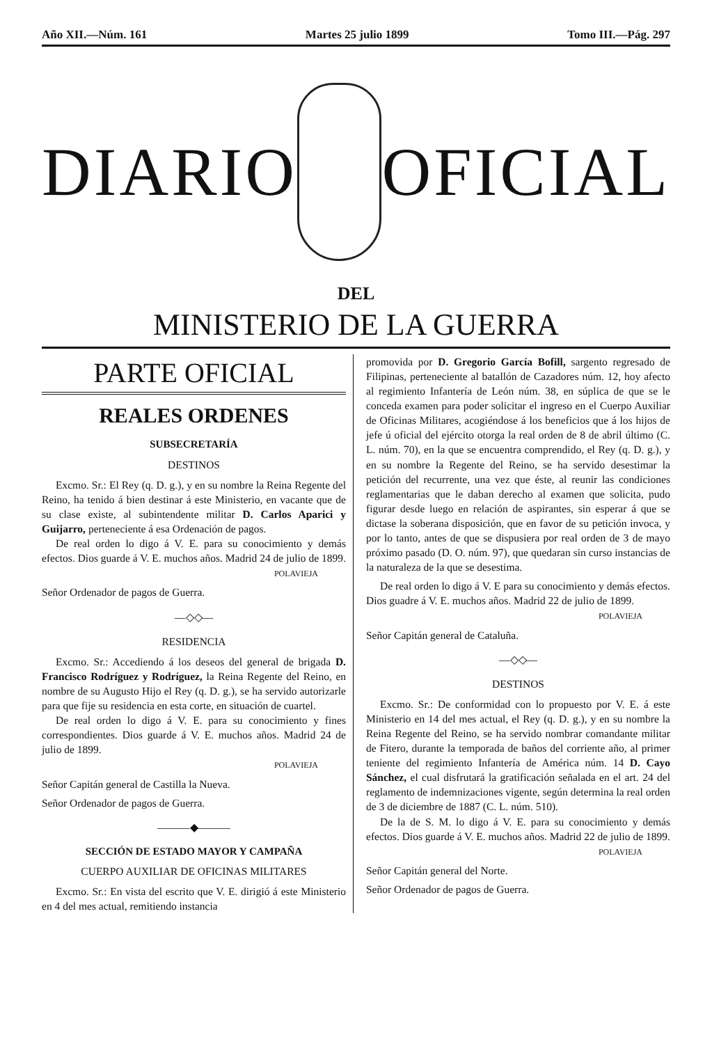Año XII.—Núm. 161 Martes 25 julio 1899 Tomo III.—Pág. 297
DIARIO OFICIAL
DEL
MINISTERIO DE LA GUERRA
PARTE OFICIAL
REALES ORDENES
SUBSECRETARÍA
DESTINOS
Excmo. Sr.: El Rey (q. D. g.), y en su nombre la Reina Regente del Reino, ha tenido á bien destinar á este Ministerio, en vacante que de su clase existe, al subintendente militar D. Carlos Aparici y Guijarro, perteneciente á esa Ordenación de pagos.
De real orden lo digo á V. E. para su conocimiento y demás efectos. Dios guarde á V. E. muchos años. Madrid 24 de julio de 1899.
POLAVIEJA
Señor Ordenador de pagos de Guerra.
—◇◇—
RESIDENCIA
Excmo. Sr.: Accediendo á los deseos del general de brigada D. Francisco Rodríguez y Rodríguez, la Reina Regente del Reino, en nombre de su Augusto Hijo el Rey (q. D. g.), se ha servido autorizarle para que fije su residencia en esta corte, en situación de cuartel.
De real orden lo digo á V. E. para su conocimiento y fines correspondientes. Dios guarde á V. E. muchos años. Madrid 24 de julio de 1899.
POLAVIEJA
Señor Capitán general de Castilla la Nueva.
Señor Ordenador de pagos de Guerra.
———◆———
SECCIÓN DE ESTADO MAYOR Y CAMPAÑA
CUERPO AUXILIAR DE OFICINAS MILITARES
Excmo. Sr.: En vista del escrito que V. E. dirigió á este Ministerio en 4 del mes actual, remitiendo instancia
promovida por D. Gregorio García Bofill, sargento regresado de Filipinas, perteneciente al batallón de Cazadores núm. 12, hoy afecto al regimiento Infantería de León núm. 38, en súplica de que se le conceda examen para poder solicitar el ingreso en el Cuerpo Auxiliar de Oficinas Militares, acogiéndose á los beneficios que á los hijos de jefe ú oficial del ejército otorga la real orden de 8 de abril último (C. L. núm. 70), en la que se encuentra comprendido, el Rey (q. D. g.), y en su nombre la Regente del Reino, se ha servido desestimar la petición del recurrente, una vez que éste, al reunir las condiciones reglamentarias que le daban derecho al examen que solicita, pudo figurar desde luego en relación de aspirantes, sin esperar á que se dictase la soberana disposición, que en favor de su petición invoca, y por lo tanto, antes de que se dispusiera por real orden de 3 de mayo próximo pasado (D. O. núm. 97), que quedaran sin curso instancias de la naturaleza de la que se desestima.
De real orden lo digo á V. E para su conocimiento y demás efectos. Dios guadre á V. E. muchos años. Madrid 22 de julio de 1899.
POLAVIEJA
Señor Capitán general de Cataluña.
—◇◇—
DESTINOS
Excmo. Sr.: De conformidad con lo propuesto por V. E. á este Ministerio en 14 del mes actual, el Rey (q. D. g.), y en su nombre la Reina Regente del Reino, se ha servido nombrar comandante militar de Fitero, durante la temporada de baños del corriente año, al primer teniente del regimiento Infantería de América núm. 14 D. Cayo Sánchez, el cual disfrutará la gratificación señalada en el art. 24 del reglamento de indemnizaciones vigente, según determina la real orden de 3 de diciembre de 1887 (C. L. núm. 510).
De la de S. M. lo digo á V. E. para su conocimiento y demás efectos. Dios guarde á V. E. muchos años. Madrid 22 de julio de 1899.
POLAVIEJA
Señor Capitán general del Norte.
Señor Ordenador de pagos de Guerra.